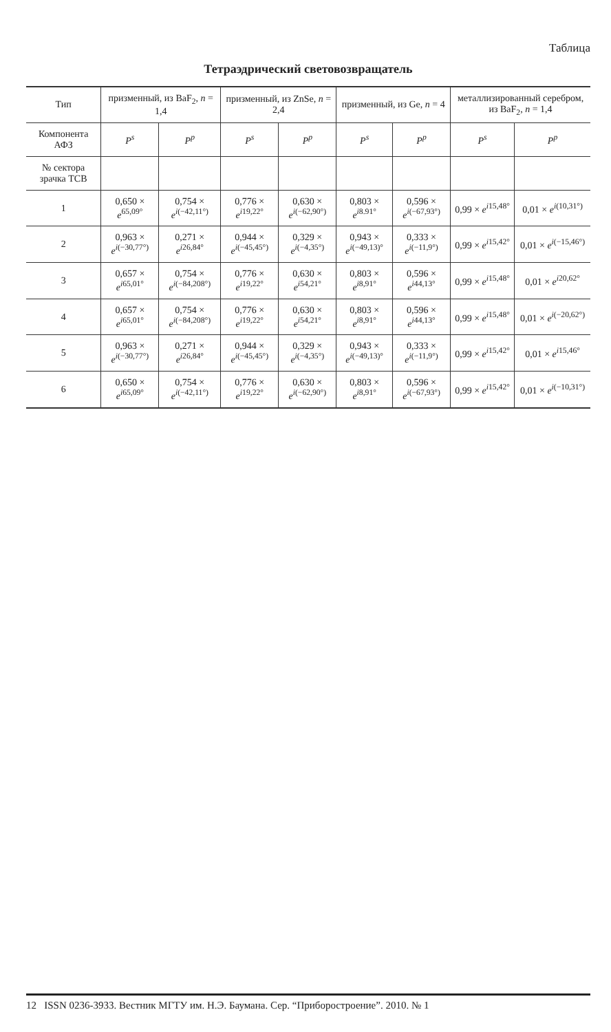Таблица
Тетраэдрический световозвращатель
| Тип | призменный, из BaF<sub>2</sub>, n = 1,4 | | призменный, из ZnSe, n = 2,4 | | призменный, из Ge, n = 4 | | металлизированный серебром, из BaF<sub>2</sub>, n = 1,4 | |
| --- | --- | --- | --- | --- | --- | --- | --- | --- |
| Компонента АФЗ | P<sup>s</sup> | P<sup>p</sup> | P<sup>s</sup> | P<sup>p</sup> | P<sup>s</sup> | P<sup>p</sup> | P<sup>s</sup> | P<sup>p</sup> |
| № сектора зрачка ТСВ | | | | | | | | |
| 1 | 0,650 × e<sup>65,09°</sup> | 0,754 × e<sup>i(−42,11°)</sup> | 0,776 × e<sup>i19,22°</sup> | 0,630 × e<sup>i(−62,90°)</sup> | 0,803 × e<sup>i8.91°</sup> | 0,596 × e<sup>i(−67,93°)</sup> | 0,99 × e<sup>i15,48°</sup> | 0,01 × e<sup>i(10,31°)</sup> |
| 2 | 0,963 × e<sup>i(−30,77°)</sup> | 0,271 × e<sup>i26,84°</sup> | 0,944 × e<sup>i(−45,45°)</sup> | 0,329 × e<sup>i(−4,35°)</sup> | 0,943 × e<sup>i(−49,13)°</sup> | 0,333 × e<sup>i(−11,9°)</sup> | 0,99 × e<sup>i15,42°</sup> | 0,01 × e<sup>i(−15,46°)</sup> |
| 3 | 0,657 × e<sup>i65,01°</sup> | 0,754 × e<sup>i(−84,208°)</sup> | 0,776 × e<sup>i19,22°</sup> | 0,630 × e<sup>i54,21°</sup> | 0,803 × e<sup>i8,91°</sup> | 0,596 × e<sup>i44,13°</sup> | 0,99 × e<sup>i15,48°</sup> | 0,01 × e<sup>i20,62°</sup> |
| 4 | 0,657 × e<sup>i65,01°</sup> | 0,754 × e<sup>i(−84,208°)</sup> | 0,776 × e<sup>i19,22°</sup> | 0,630 × e<sup>i54,21°</sup> | 0,803 × e<sup>i8,91°</sup> | 0,596 × e<sup>i44,13°</sup> | 0,99 × e<sup>i15,48°</sup> | 0,01 × e<sup>i(−20,62°)</sup> |
| 5 | 0,963 × e<sup>i(−30,77°)</sup> | 0,271 × e<sup>i26,84°</sup> | 0,944 × e<sup>i(−45,45°)</sup> | 0,329 × e<sup>i(−4,35°)</sup> | 0,943 × e<sup>i(−49,13)°</sup> | 0,333 × e<sup>i(−11,9°)</sup> | 0,99 × e<sup>i15,42°</sup> | 0,01 × e<sup>i15,46°</sup> |
| 6 | 0,650 × e<sup>i65,09°</sup> | 0,754 × e<sup>i(−42,11°)</sup> | 0,776 × e<sup>i19,22°</sup> | 0,630 × e<sup>i(−62,90°)</sup> | 0,803 × e<sup>i8,91°</sup> | 0,596 × e<sup>i(−67,93°)</sup> | 0,99 × e<sup>i15,42°</sup> | 0,01 × e<sup>i(−10,31°)</sup> |
12 ISSN 0236-3933. Вестник МГТУ им. Н.Э. Баумана. Сер. “Приборостроение”. 2010. № 1